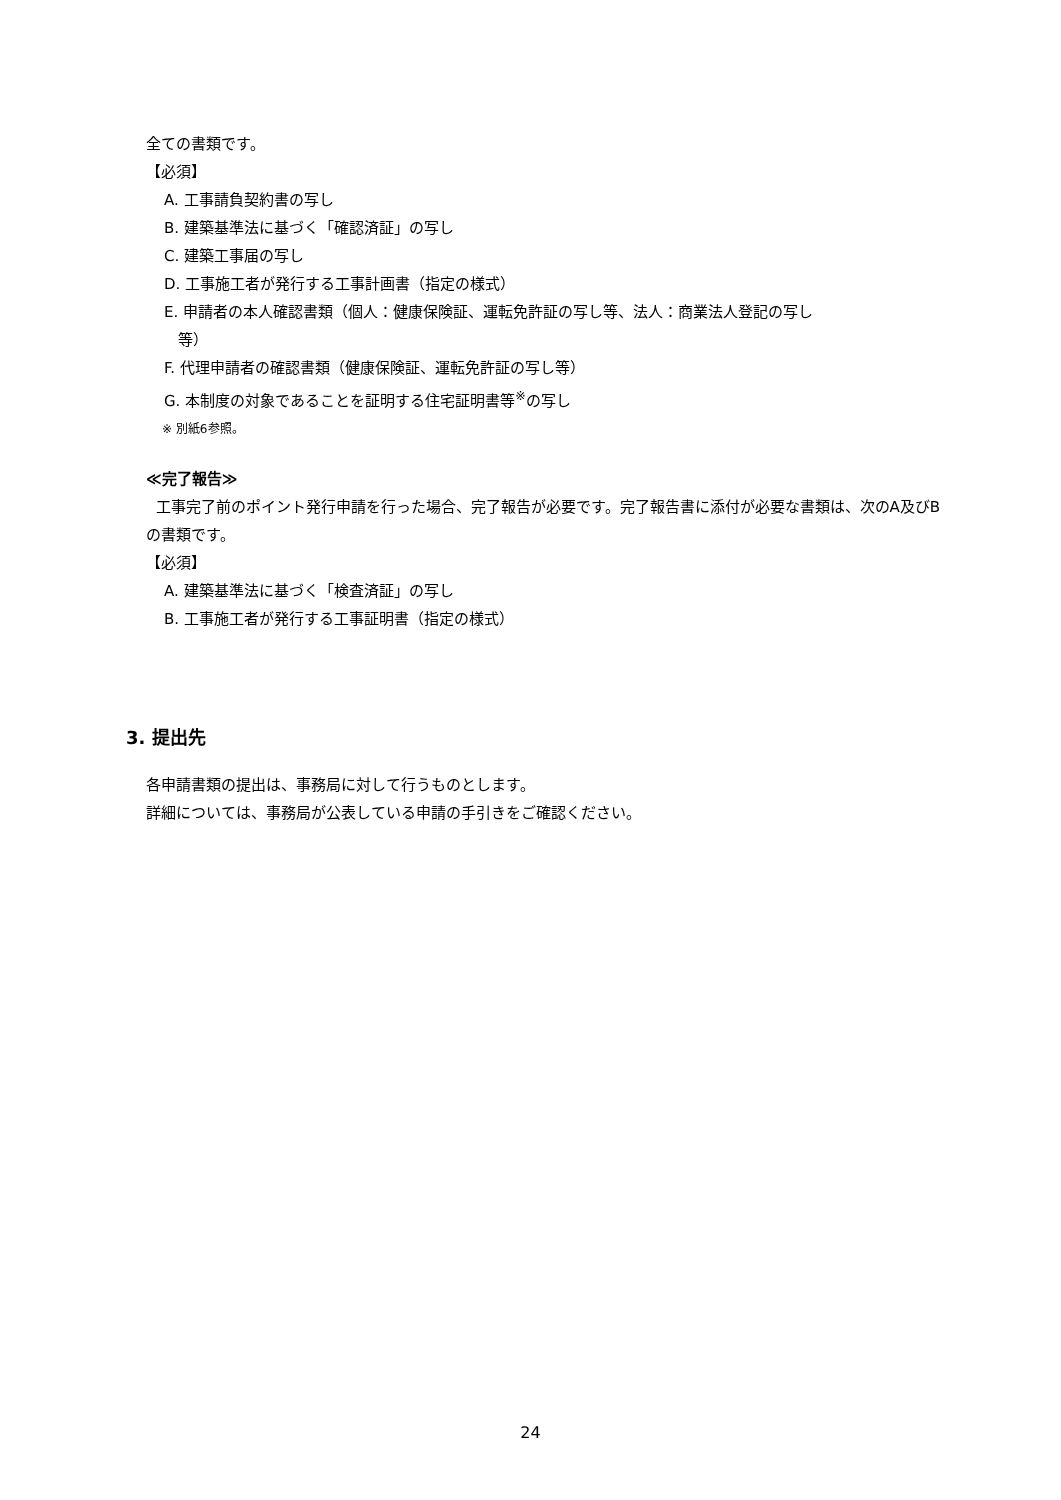全ての書類です。
【必須】
A. 工事請負契約書の写し
B. 建築基準法に基づく「確認済証」の写し
C. 建築工事届の写し
D. 工事施工者が発行する工事計画書（指定の様式）
E. 申請者の本人確認書類（個人：健康保険証、運転免許証の写し等、法人：商業法人登記の写し
等）
F. 代理申請者の確認書類（健康保険証、運転免許証の写し等）
G. 本制度の対象であることを証明する住宅証明書等<sup>※</sup>の写し
※ 別紙6参照。
≪完了報告≫
工事完了前のポイント発行申請を行った場合、完了報告が必要です。完了報告書に添付が必要な書類は、次のA及びBの書類です。
【必須】
A. 建築基準法に基づく「検査済証」の写し
B. 工事施工者が発行する工事証明書（指定の様式）
3. 提出先
各申請書類の提出は、事務局に対して行うものとします。
詳細については、事務局が公表している申請の手引きをご確認ください。
24